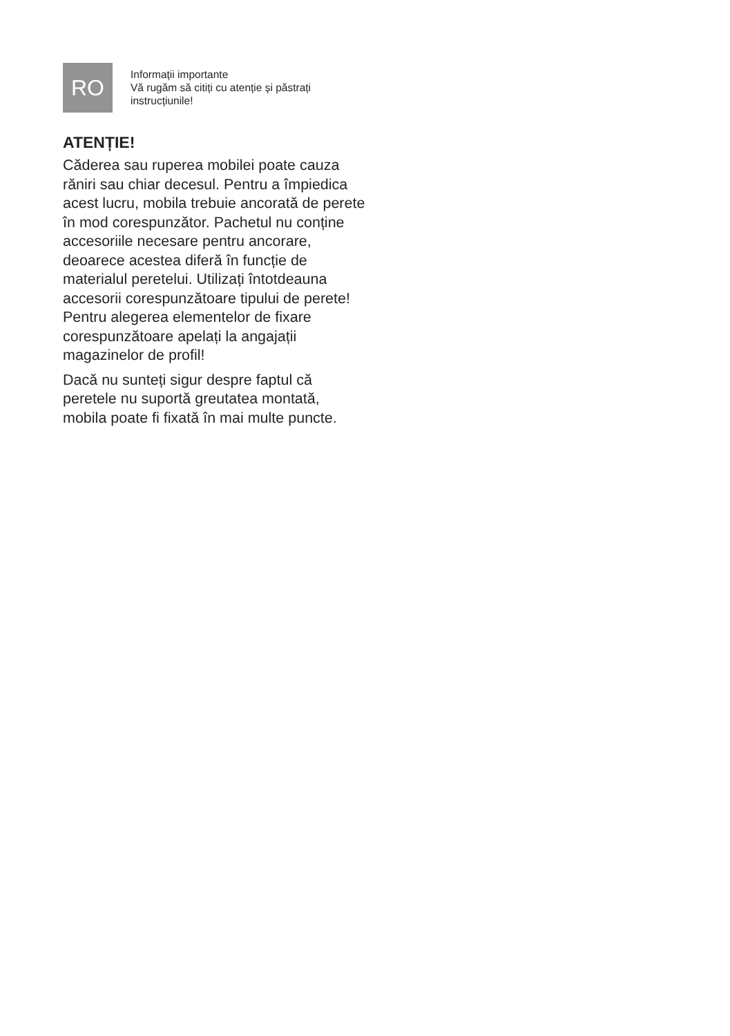RO
Informații importante
Vă rugăm să citiți cu atenție și păstrați instrucțiunile!
ATENȚIE!
Căderea sau ruperea mobilei poate cauza răniri sau chiar decesul. Pentru a împiedica acest lucru, mobila trebuie ancorată de perete în mod corespunzător. Pachetul nu conține accesoriile necesare pentru ancorare, deoarece acestea diferă în funcție de materialul peretelui. Utilizați întotdeauna accesorii corespunzătoare tipului de perete! Pentru alegerea elementelor de fixare corespunzătoare apelați la angajații magazinelor de profil!
Dacă nu sunteți sigur despre faptul că peretele nu suportă greutatea montată, mobila poate fi fixată în mai multe puncte.